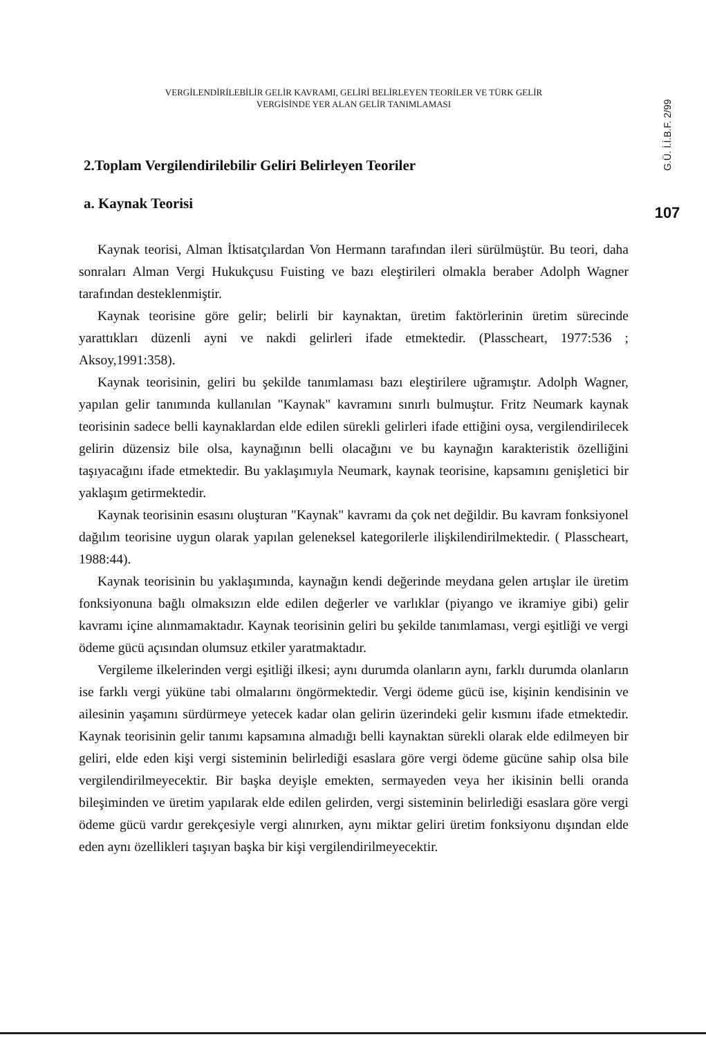VERGİLENDİRİLEBİLİR GELİR KAVRAMI, GELİRİ BELİRLEYEN TEORİLER VE TÜRK GELİR
VERGİSİNDE YER ALAN GELİR TANIMLAMASI
2.Toplam Vergilendirilebilir Geliri Belirleyen Teoriler
a. Kaynak Teorisi
Kaynak teorisi, Alman İktisatçılardan Von Hermann tarafından ileri sürülmüştür. Bu teori, daha sonraları Alman Vergi Hukukçusu Fuisting ve bazı eleştirileri olmakla beraber Adolph Wagner tarafından desteklenmiştir.
Kaynak teorisine göre gelir; belirli bir kaynaktan, üretim faktörlerinin üretim sürecinde yarattıkları düzenli ayni ve nakdi gelirleri ifade etmektedir. (Plasscheart, 1977:536 ; Aksoy,1991:358).
Kaynak teorisinin, geliri bu şekilde tanımlaması bazı eleştirilere uğramıştır. Adolph Wagner, yapılan gelir tanımında kullanılan "Kaynak" kavramını sınırlı bulmuştur. Fritz Neumark kaynak teorisinin sadece belli kaynaklardan elde edilen sürekli gelirleri ifade ettiğini oysa, vergilendirilecek gelirin düzensiz bile olsa, kaynağının belli olacağını ve bu kaynağın karakteristik özelliğini taşıyacağını ifade etmektedir. Bu yaklaşımıyla Neumark, kaynak teorisine, kapsamını genişletici bir yaklaşım getirmektedir.
Kaynak teorisinin esasını oluşturan "Kaynak" kavramı da çok net değildir. Bu kavram fonksiyonel dağılım teorisine uygun olarak yapılan geleneksel kategorilerle ilişkilendirilmektedir. ( Plasscheart, 1988:44).
Kaynak teorisinin bu yaklaşımında, kaynağın kendi değerinde meydana gelen artışlar ile üretim fonksiyonuna bağlı olmaksızın elde edilen değerler ve varlıklar (piyango ve ikramiye gibi) gelir kavramı içine alınmamaktadır. Kaynak teorisinin geliri bu şekilde tanımlaması, vergi eşitliği ve vergi ödeme gücü açısından olumsuz etkiler yaratmaktadır.
Vergileme ilkelerinden vergi eşitliği ilkesi; aynı durumda olanların aynı, farklı durumda olanların ise farklı vergi yüküne tabi olmalarını öngörmektedir. Vergi ödeme gücü ise, kişinin kendisinin ve ailesinin yaşamını sürdürmeye yetecek kadar olan gelirin üzerindeki gelir kısmını ifade etmektedir. Kaynak teorisinin gelir tanımı kapsamına almadığı belli kaynaktan sürekli olarak elde edilmeyen bir geliri, elde eden kişi vergi sisteminin belirlediği esaslara göre vergi ödeme gücüne sahip olsa bile vergilendirilmeyecektir. Bir başka deyişle emekten, sermayeden veya her ikisinin belli oranda bileşiminden ve üretim yapılarak elde edilen gelirden, vergi sisteminin belirlediği esaslara göre vergi ödeme gücü vardır gerekçesiyle vergi alınırken, aynı miktar geliri üretim fonksiyonu dışından elde eden aynı özellikleri taşıyan başka bir kişi vergilendirilmeyecektir.
G.Ü. İ.İ.B.F. 2/99
107